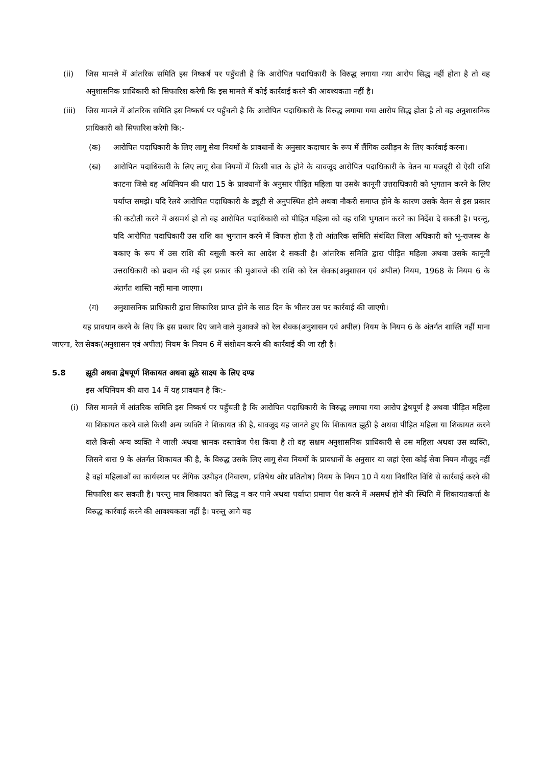(ii) जिस मामले में आंतरिक समिति इस निष्कर्ष पर पहुँचती है कि आरोपित पदाधिकारी के विरुद्ध लगाया गया आरोप सिद्ध नहीं होता है तो वह अनुशासनिक प्राधिकारी को सिफारिश करेगी कि इस मामले में कोई कार्रवाई करने की आवश्यकता नहीं है।
(iii) जिस मामले में आंतरिक समिति इस निष्कर्ष पर पहुँचती है कि आरोपित पदाधिकारी के विरुद्ध लगाया गया आरोप सिद्ध होता है तो वह अनुशासनिक प्राधिकारी को सिफारिश करेगी कि:-
(क) आरोपित पदाधिकारी के लिए लागू सेवा नियमों के प्रावधानों के अनुसार कदाचार के रूप में लैंगिक उत्पीड़न के लिए कार्रवाई करना।
(ख) आरोपित पदाधिकारी के लिए लागू सेवा नियमों में किसी बात के होने के बावजूद आरोपित पदाधिकारी के वेतन या मजदूरी से ऐसी राशि काटना जिसे वह अधिनियम की धारा 15 के प्रावधानों के अनुसार पीड़ित महिला या उसके कानूनी उत्तराधिकारी को भुगतान करने के लिए पर्याप्त समझे। यदि रेलवे आरोपित पदाधिकारी के ड्यूटी से अनुपस्थित होने अथवा नौकरी समाप्त होने के कारण उसके वेतन से इस प्रकार की कटौती करने में असमर्थ हो तो वह आरोपित पदाधिकारी को पीड़ित महिला को वह राशि भुगतान करने का निर्देश दे सकती है। परन्तु, यदि आरोपित पदाधिकारी उस राशि का भुगतान करने में विफल होता है तो आंतरिक समिति संबंधित जिला अधिकारी को भू-राजस्व के बकाए के रूप में उस राशि की वसूली करने का आदेश दे सकती है। आंतरिक समिति द्वारा पीड़ित महिला अथवा उसके कानूनी उत्तराधिकारी को प्रदान की गई इस प्रकार की मुआवजे की राशि को रेल सेवक(अनुशासन एवं अपील) नियम, 1968 के नियम 6 के अंतर्गत शास्ति नहीं माना जाएगा।
(ग) अनुशासनिक प्राधिकारी द्वारा सिफारिश प्राप्त होने के साठ दिन के भीतर उस पर कार्रवाई की जाएगी।
यह प्रावधान करने के लिए कि इस प्रकार दिए जाने वाले मुआवजे को रेल सेवक(अनुशासन एवं अपील) नियम के नियम 6 के अंतर्गत शास्ति नहीं माना जाएगा, रेल सेवक(अनुशासन एवं अपील) नियम के नियम 6 में संशोधन करने की कार्रवाई की जा रही है।
5.8 झूठी अथवा द्वेषपूर्ण शिकायत अथवा झूठे साक्ष्य के लिए दण्ड
इस अधिनियम की धारा 14 में यह प्रावधान है कि:-
(i) जिस मामले में आंतरिक समिति इस निष्कर्ष पर पहुँचती है कि आरोपित पदाधिकारी के विरुद्ध लगाया गया आरोप द्वेषपूर्ण है अथवा पीड़ित महिला या शिकायत करने वाले किसी अन्य व्यक्ति ने शिकायत की है, बावजूद यह जानते हुए कि शिकायत झूठी है अथवा पीड़ित महिला या शिकायत करने वाले किसी अन्य व्यक्ति ने जाली अथवा भ्रामक दस्तावेज पेश किया है तो वह सक्षम अनुशासनिक प्राधिकारी से उस महिला अथवा उस व्यक्ति, जिसने धारा 9 के अंतर्गत शिकायत की है, के विरुद्ध उसके लिए लागू सेवा नियमों के प्रावधानों के अनुसार या जहां ऐसा कोई सेवा नियम मौजूद नहीं है वहां महिलाओं का कार्यस्थल पर लैंगिक उत्पीड़न (निवारण, प्रतिषेध और प्रतितोष) नियम के नियम 10 में यथा निर्धारित विधि से कार्रवाई करने की सिफारिश कर सकती है। परन्तु मात्र शिकायत को सिद्ध न कर पाने अथवा पर्याप्त प्रमाण पेश करने में असमर्थ होने की स्थिति में शिकायतकर्त्ता के विरुद्ध कार्रवाई करने की आवश्यकता नहीं है। परन्तु आगे यह